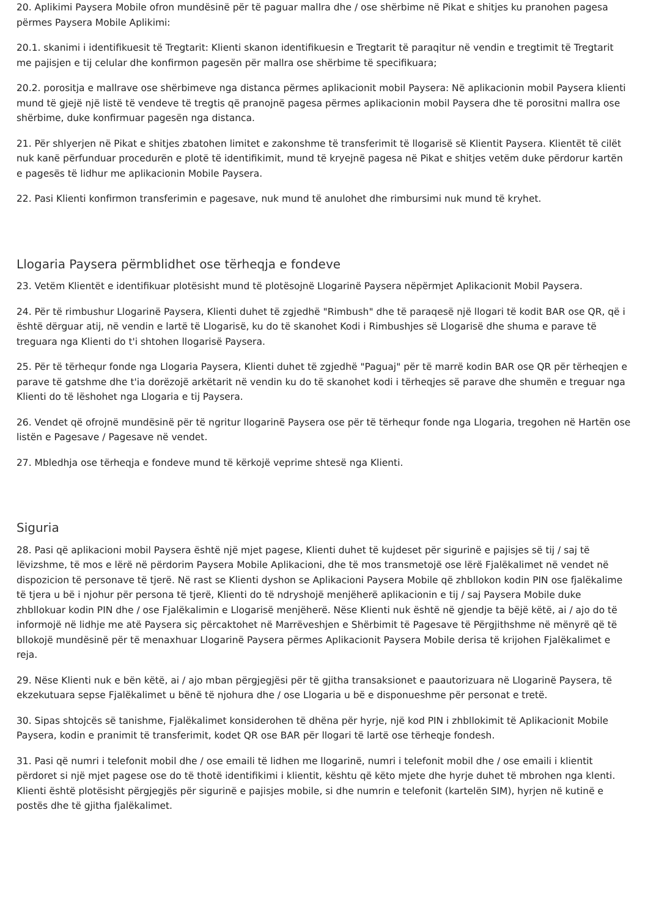20. Aplikimi Paysera Mobile ofron mundësinë për të paguar mallra dhe / ose shërbime në Pikat e shitjes ku pranohen pagesa përmes Paysera Mobile Aplikimi:
20.1. skanimi i identifikuesit të Tregtarit: Klienti skanon identifikuesin e Tregtarit të paraqitur në vendin e tregtimit të Tregtarit me pajisjen e tij celular dhe konfirmon pagesën për mallra ose shërbime të specifikuara;
20.2. porositja e mallrave ose shërbimeve nga distanca përmes aplikacionit mobil Paysera: Në aplikacionin mobil Paysera klienti mund të gjejë një listë të vendeve të tregtis që pranojnë pagesa përmes aplikacionin mobil Paysera dhe të porositni mallra ose shërbime, duke konfirmuar pagesën nga distanca.
21. Për shlyerjen në Pikat e shitjes zbatohen limitet e zakonshme të transferimit të llogarisë së Klientit Paysera. Klientët të cilët nuk kanë përfunduar procedurën e plotë të identifikimit, mund të kryejnë pagesa në Pikat e shitjes vetëm duke përdorur kartën e pagesës të lidhur me aplikacionin Mobile Paysera.
22. Pasi Klienti konfirmon transferimin e pagesave, nuk mund të anulohet dhe rimbursimi nuk mund të kryhet.
Llogaria Paysera përmblidhet ose tërheqja e fondeve
23. Vetëm Klientët e identifikuar plotësisht mund të plotësojnë Llogarinë Paysera nëpërmjet Aplikacionit Mobil Paysera.
24. Për të rimbushur Llogarinë Paysera, Klienti duhet të zgjedhë "Rimbush" dhe të paraqesë një llogari të kodit BAR ose QR, që i është dërguar atij, në vendin e lartë të Llogarisë, ku do të skanohet Kodi i Rimbushjes së Llogarisë dhe shuma e parave të treguara nga Klienti do t'i shtohen llogarisë Paysera.
25. Për të tërhequr fonde nga Llogaria Paysera, Klienti duhet të zgjedhë "Paguaj" për të marrë kodin BAR ose QR për tërheqjen e parave të gatshme dhe t'ia dorëzojë arkëtarit në vendin ku do të skanohet kodi i tërheqjes së parave dhe shumën e treguar nga Klienti do të lëshohet nga Llogaria e tij Paysera.
26. Vendet që ofrojnë mundësinë për të ngritur llogarinë Paysera ose për të tërhequr fonde nga Llogaria, tregohen në Hartën ose listën e Pagesave / Pagesave në vendet.
27. Mbledhja ose tërheqja e fondeve mund të kërkojë veprime shtesë nga Klienti.
Siguria
28. Pasi që aplikacioni mobil Paysera është një mjet pagese, Klienti duhet të kujdeset për sigurinë e pajisjes së tij / saj të lëvizshme, të mos e lërë në përdorim Paysera Mobile Aplikacioni, dhe të mos transmetojë ose lërë Fjalëkalimet në vendet në dispozicion të personave të tjerë. Në rast se Klienti dyshon se Aplikacioni Paysera Mobile që zhbllokon kodin PIN ose fjalëkalime të tjera u bë i njohur për persona të tjerë, Klienti do të ndryshojë menjëherë aplikacionin e tij / saj Paysera Mobile duke zhbllokuar kodin PIN dhe / ose Fjalëkalimin e Llogarisë menjëherë. Nëse Klienti nuk është në gjendje ta bëjë këtë, ai / ajo do të informojë në lidhje me atë Paysera siç përcaktohet në Marrëveshjen e Shërbimit të Pagesave të Përgjithshme në mënyrë që të bllokojë mundësinë për të menaxhuar Llogarinë Paysera përmes Aplikacionit Paysera Mobile derisa të krijohen Fjalëkalimet e reja.
29. Nëse Klienti nuk e bën këtë, ai / ajo mban përgjegjësi për të gjitha transaksionet e paautorizuara në Llogarinë Paysera, të ekzekutuara sepse Fjalëkalimet u bënë të njohura dhe / ose Llogaria u bë e disponueshme për personat e tretë.
30. Sipas shtojcës së tanishme, Fjalëkalimet konsiderohen të dhëna për hyrje, një kod PIN i zhbllokimit të Aplikacionit Mobile Paysera, kodin e pranimit të transferimit, kodet QR ose BAR për llogari të lartë ose tërheqje fondesh.
31. Pasi që numri i telefonit mobil dhe / ose emaili të lidhen me llogarinë, numri i telefonit mobil dhe / ose emaili i klientit përdoret si një mjet pagese ose do të thotë identifikimi i klientit, kështu që këto mjete dhe hyrje duhet të mbrohen nga klenti. Klienti është plotësisht përgjegjës për sigurinë e pajisjes mobile, si dhe numrin e telefonit (kartelën SIM), hyrjen në kutinë e postës dhe të gjitha fjalëkalimet.